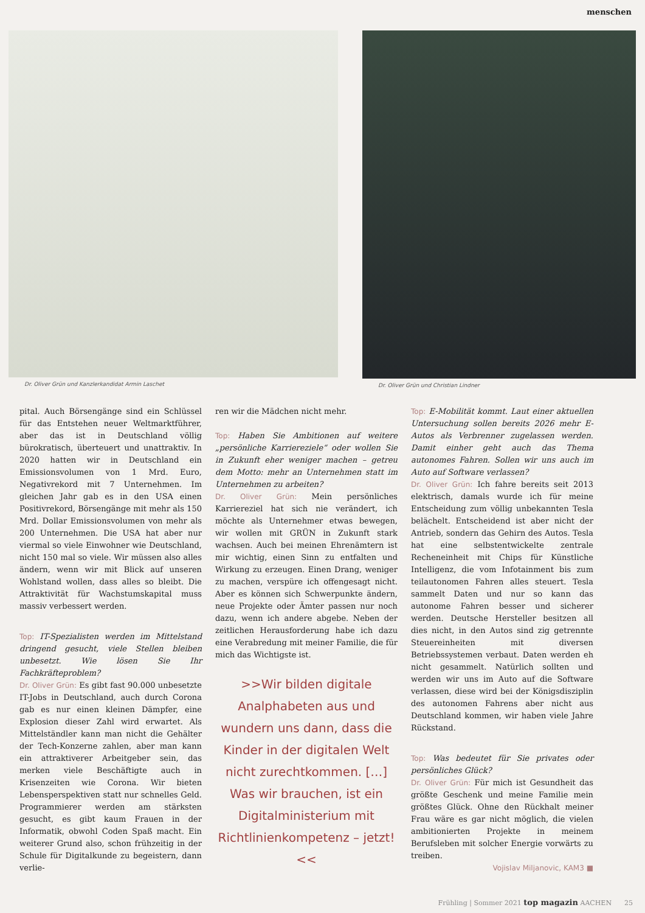menschen
Dr. Oliver Grün und Kanzlerkandidat Armin Laschet
Dr. Oliver Grün und Christian Lindner
pital. Auch Börsengänge sind ein Schlüssel für das Entstehen neuer Weltmarktführer, aber das ist in Deutschland völlig bürokratisch, überteuert und unattraktiv. In 2020 hatten wir in Deutschland ein Emissionsvolumen von 1 Mrd. Euro, Negativrekord mit 7 Unternehmen. Im gleichen Jahr gab es in den USA einen Positivrekord, Börsengänge mit mehr als 150 Mrd. Dollar Emissionsvolumen von mehr als 200 Unternehmen. Die USA hat aber nur viermal so viele Einwohner wie Deutschland, nicht 150 mal so viele. Wir müssen also alles ändern, wenn wir mit Blick auf unseren Wohlstand wollen, dass alles so bleibt. Die Attraktivität für Wachstumskapital muss massiv verbessert werden.
Top: IT-Spezialisten werden im Mittelstand dringend gesucht, viele Stellen bleiben unbesetzt. Wie lösen Sie Ihr Fachkräfteproblem?
Dr. Oliver Grün: Es gibt fast 90.000 unbesetzte IT-Jobs in Deutschland, auch durch Corona gab es nur einen kleinen Dämpfer, eine Explosion dieser Zahl wird erwartet. Als Mittelständler kann man nicht die Gehälter der Tech-Konzerne zahlen, aber man kann ein attraktiverer Arbeitgeber sein, das merken viele Beschäftigte auch in Krisenzeiten wie Corona. Wir bieten Lebensperspektiven statt nur schnelles Geld. Programmierer werden am stärksten gesucht, es gibt kaum Frauen in der Informatik, obwohl Coden Spaß macht. Ein weiterer Grund also, schon frühzeitig in der Schule für Digitalkunde zu begeistern, dann verlie-
ren wir die Mädchen nicht mehr.
Top: Haben Sie Ambitionen auf weitere „persönliche Karriereziele“ oder wollen Sie in Zukunft eher weniger machen – getreu dem Motto: mehr an Unternehmen statt im Unternehmen zu arbeiten?
Dr. Oliver Grün: Mein persönliches Karriereziel hat sich nie verändert, ich möchte als Unternehmer etwas bewegen, wir wollen mit GRÜN in Zukunft stark wachsen. Auch bei meinen Ehrenämtern ist mir wichtig, einen Sinn zu entfalten und Wirkung zu erzeugen. Einen Drang, weniger zu machen, verspüre ich offengesagt nicht. Aber es können sich Schwerpunkte ändern, neue Projekte oder Ämter passen nur noch dazu, wenn ich andere abgebe. Neben der zeitlichen Herausforderung habe ich dazu eine Verabredung mit meiner Familie, die für mich das Wichtigste ist.
>>Wir bilden digitale Analphabeten aus und wundern uns dann, dass die Kinder in der digitalen Welt nicht zurechtkommen. […] Was wir brauchen, ist ein Digitalministerium mit Richtlinienkompetenz – jetzt!<<
Top: E-Mobilität kommt. Laut einer aktuellen Untersuchung sollen bereits 2026 mehr E-Autos als Verbrenner zugelassen werden. Damit einher geht auch das Thema autonomes Fahren. Sollen wir uns auch im Auto auf Software verlassen?
Dr. Oliver Grün: Ich fahre bereits seit 2013 elektrisch, damals wurde ich für meine Entscheidung zum völlig unbekannten Tesla belächelt. Entscheidend ist aber nicht der Antrieb, sondern das Gehirn des Autos. Tesla hat eine selbstentwickelte zentrale Recheneinheit mit Chips für Künstliche Intelligenz, die vom Infotainment bis zum teilautonomen Fahren alles steuert. Tesla sammelt Daten und nur so kann das autonome Fahren besser und sicherer werden. Deutsche Hersteller besitzen all dies nicht, in den Autos sind zig getrennte Steuereinheiten mit diversen Betriebssystemen verbaut. Daten werden eh nicht gesammelt. Natürlich sollten und werden wir uns im Auto auf die Software verlassen, diese wird bei der Königsdisziplin des autonomen Fahrens aber nicht aus Deutschland kommen, wir haben viele Jahre Rückstand.
Top: Was bedeutet für Sie privates oder persönliches Glück?
Dr. Oliver Grün: Für mich ist Gesundheit das größte Geschenk und meine Familie mein größtes Glück. Ohne den Rückhalt meiner Frau wäre es gar nicht möglich, die vielen ambitionierten Projekte in meinem Berufsleben mit solcher Energie vorwärts zu treiben.
Vojislav Miljanovic, KAM3 ■
Frühling | Sommer 2021 top magazin AACHEN 25